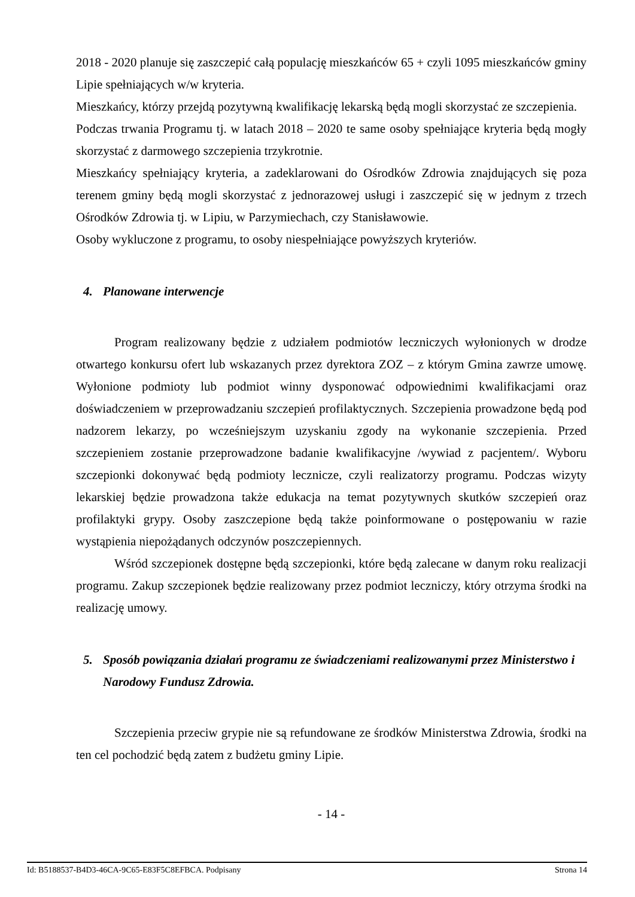2018 - 2020 planuje się zaszczepić całą populację mieszkańców 65 + czyli 1095 mieszkańców gminy Lipie spełniających w/w kryteria.
Mieszkańcy, którzy przejdą pozytywną kwalifikację lekarską będą mogli skorzystać ze szczepienia.
Podczas trwania Programu tj. w latach 2018 – 2020 te same osoby spełniające kryteria będą mogły skorzystać z darmowego szczepienia trzykrotnie.
Mieszkańcy spełniający kryteria, a zadeklarowani do Ośrodków Zdrowia znajdujących się poza terenem gminy będą mogli skorzystać z jednorazowej usługi i zaszczepić się w jednym z trzech Ośrodków Zdrowia tj. w Lipiu, w Parzymiechach, czy Stanisławowie.
Osoby wykluczone z programu, to osoby niespełniające powyższych kryteriów.
4. Planowane interwencje
Program realizowany będzie z udziałem podmiotów leczniczych wyłonionych w drodze otwartego konkursu ofert lub wskazanych przez dyrektora ZOZ – z którym Gmina zawrze umowę. Wyłonione podmioty lub podmiot winny dysponować odpowiednimi kwalifikacjami oraz doświadczeniem w przeprowadzaniu szczepień profilaktycznych. Szczepienia prowadzone będą pod nadzorem lekarzy, po wcześniejszym uzyskaniu zgody na wykonanie szczepienia. Przed szczepieniem zostanie przeprowadzone badanie kwalifikacyjne /wywiad z pacjentem/. Wyboru szczepionki dokonywać będą podmioty lecznicze, czyli realizatorzy programu. Podczas wizyty lekarskiej będzie prowadzona także edukacja na temat pozytywnych skutków szczepień oraz profilaktyki grypy. Osoby zaszczepione będą także poinformowane o postępowaniu w razie wystąpienia niepożądanych odczynów poszczepiennych.
Wśród szczepionek dostępne będą szczepionki, które będą zalecane w danym roku realizacji programu. Zakup szczepionek będzie realizowany przez podmiot leczniczy, który otrzyma środki na realizację umowy.
5. Sposób powiązania działań programu ze świadczeniami realizowanymi przez Ministerstwo i Narodowy Fundusz Zdrowia.
Szczepienia przeciw grypie nie są refundowane ze środków Ministerstwa Zdrowia, środki na ten cel pochodzić będą zatem z budżetu gminy Lipie.
- 14 -
Id: B5188537-B4D3-46CA-9C65-E83F5C8EFBCA. Podpisany Strona 14